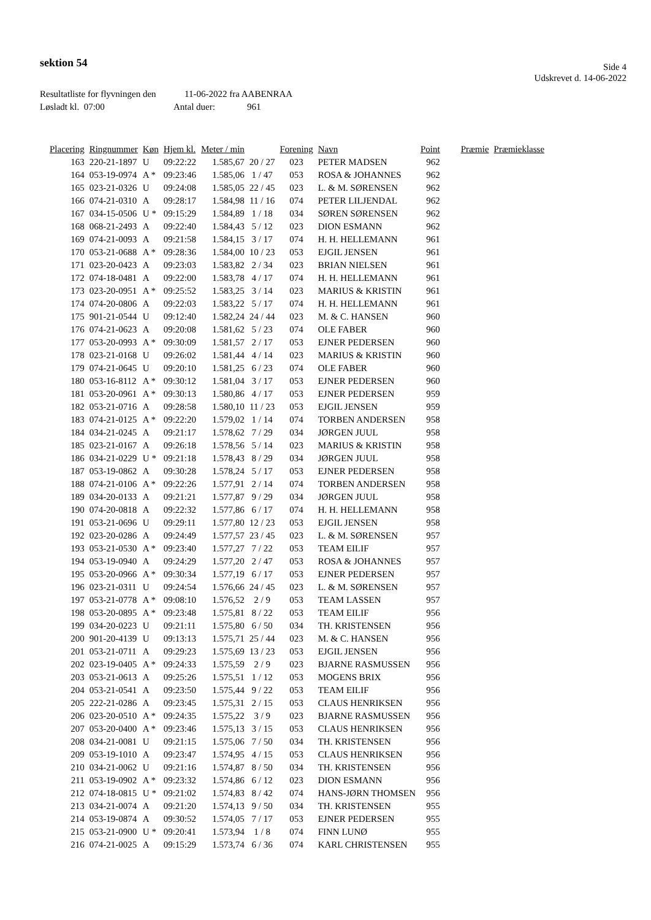sektion 54
Side 4
Udskrevet d. 14-06-2022
Resultatliste for flyvningen den 11-06-2022 fra AABENRAA
Løsladt kl. 07:00 Antal duer: 961
| Placering | Ringnummer | Køn | Hjem kl. | Meter / min | | Forening | Navn | Point | Præmie | Præmieklasse |
| --- | --- | --- | --- | --- | --- | --- | --- | --- | --- | --- |
| 163 | 220-21-1897 | U | 09:22:22 | 1.585,67 | 20 / 27 | 023 | PETER MADSEN | 962 | | |
| 164 | 053-19-0974 | A * | 09:23:46 | 1.585,06 | 1 / 47 | 053 | ROSA & JOHANNES | 962 | | |
| 165 | 023-21-0326 | U | 09:24:08 | 1.585,05 | 22 / 45 | 023 | L. & M. SØRENSEN | 962 | | |
| 166 | 074-21-0310 | A | 09:28:17 | 1.584,98 | 11 / 16 | 074 | PETER LILJENDAL | 962 | | |
| 167 | 034-15-0506 | U * | 09:15:29 | 1.584,89 | 1 / 18 | 034 | SØREN SØRENSEN | 962 | | |
| 168 | 068-21-2493 | A | 09:22:40 | 1.584,43 | 5 / 12 | 023 | DION ESMANN | 962 | | |
| 169 | 074-21-0093 | A | 09:21:58 | 1.584,15 | 3 / 17 | 074 | H. H. HELLEMANN | 961 | | |
| 170 | 053-21-0688 | A * | 09:28:36 | 1.584,00 | 10 / 23 | 053 | EJGIL JENSEN | 961 | | |
| 171 | 023-20-0423 | A | 09:23:03 | 1.583,82 | 2 / 34 | 023 | BRIAN NIELSEN | 961 | | |
| 172 | 074-18-0481 | A | 09:22:00 | 1.583,78 | 4 / 17 | 074 | H. H. HELLEMANN | 961 | | |
| 173 | 023-20-0951 | A * | 09:25:52 | 1.583,25 | 3 / 14 | 023 | MARIUS & KRISTIN | 961 | | |
| 174 | 074-20-0806 | A | 09:22:03 | 1.583,22 | 5 / 17 | 074 | H. H. HELLEMANN | 961 | | |
| 175 | 901-21-0544 | U | 09:12:40 | 1.582,24 | 24 / 44 | 023 | M. & C. HANSEN | 960 | | |
| 176 | 074-21-0623 | A | 09:20:08 | 1.581,62 | 5 / 23 | 074 | OLE FABER | 960 | | |
| 177 | 053-20-0993 | A * | 09:30:09 | 1.581,57 | 2 / 17 | 053 | EJNER PEDERSEN | 960 | | |
| 178 | 023-21-0168 | U | 09:26:02 | 1.581,44 | 4 / 14 | 023 | MARIUS & KRISTIN | 960 | | |
| 179 | 074-21-0645 | U | 09:20:10 | 1.581,25 | 6 / 23 | 074 | OLE FABER | 960 | | |
| 180 | 053-16-8112 | A * | 09:30:12 | 1.581,04 | 3 / 17 | 053 | EJNER PEDERSEN | 960 | | |
| 181 | 053-20-0961 | A * | 09:30:13 | 1.580,86 | 4 / 17 | 053 | EJNER PEDERSEN | 959 | | |
| 182 | 053-21-0716 | A | 09:28:58 | 1.580,10 | 11 / 23 | 053 | EJGIL JENSEN | 959 | | |
| 183 | 074-21-0125 | A * | 09:22:20 | 1.579,02 | 1 / 14 | 074 | TORBEN ANDERSEN | 958 | | |
| 184 | 034-21-0245 | A | 09:21:17 | 1.578,62 | 7 / 29 | 034 | JØRGEN JUUL | 958 | | |
| 185 | 023-21-0167 | A | 09:26:18 | 1.578,56 | 5 / 14 | 023 | MARIUS & KRISTIN | 958 | | |
| 186 | 034-21-0229 | U * | 09:21:18 | 1.578,43 | 8 / 29 | 034 | JØRGEN JUUL | 958 | | |
| 187 | 053-19-0862 | A | 09:30:28 | 1.578,24 | 5 / 17 | 053 | EJNER PEDERSEN | 958 | | |
| 188 | 074-21-0106 | A * | 09:22:26 | 1.577,91 | 2 / 14 | 074 | TORBEN ANDERSEN | 958 | | |
| 189 | 034-20-0133 | A | 09:21:21 | 1.577,87 | 9 / 29 | 034 | JØRGEN JUUL | 958 | | |
| 190 | 074-20-0818 | A | 09:22:32 | 1.577,86 | 6 / 17 | 074 | H. H. HELLEMANN | 958 | | |
| 191 | 053-21-0696 | U | 09:29:11 | 1.577,80 | 12 / 23 | 053 | EJGIL JENSEN | 958 | | |
| 192 | 023-20-0286 | A | 09:24:49 | 1.577,57 | 23 / 45 | 023 | L. & M. SØRENSEN | 957 | | |
| 193 | 053-21-0530 | A * | 09:23:40 | 1.577,27 | 7 / 22 | 053 | TEAM EILIF | 957 | | |
| 194 | 053-19-0940 | A | 09:24:29 | 1.577,20 | 2 / 47 | 053 | ROSA & JOHANNES | 957 | | |
| 195 | 053-20-0966 | A * | 09:30:34 | 1.577,19 | 6 / 17 | 053 | EJNER PEDERSEN | 957 | | |
| 196 | 023-21-0311 | U | 09:24:54 | 1.576,66 | 24 / 45 | 023 | L. & M. SØRENSEN | 957 | | |
| 197 | 053-21-0778 | A * | 09:08:10 | 1.576,52 | 2 / 9 | 053 | TEAM LASSEN | 957 | | |
| 198 | 053-20-0895 | A * | 09:23:48 | 1.575,81 | 8 / 22 | 053 | TEAM EILIF | 956 | | |
| 199 | 034-20-0223 | U | 09:21:11 | 1.575,80 | 6 / 50 | 034 | TH. KRISTENSEN | 956 | | |
| 200 | 901-20-4139 | U | 09:13:13 | 1.575,71 | 25 / 44 | 023 | M. & C. HANSEN | 956 | | |
| 201 | 053-21-0711 | A | 09:29:23 | 1.575,69 | 13 / 23 | 053 | EJGIL JENSEN | 956 | | |
| 202 | 023-19-0405 | A * | 09:24:33 | 1.575,59 | 2 / 9 | 023 | BJARNE RASMUSSEN | 956 | | |
| 203 | 053-21-0613 | A | 09:25:26 | 1.575,51 | 1 / 12 | 053 | MOGENS BRIX | 956 | | |
| 204 | 053-21-0541 | A | 09:23:50 | 1.575,44 | 9 / 22 | 053 | TEAM EILIF | 956 | | |
| 205 | 222-21-0286 | A | 09:23:45 | 1.575,31 | 2 / 15 | 053 | CLAUS HENRIKSEN | 956 | | |
| 206 | 023-20-0510 | A * | 09:24:35 | 1.575,22 | 3 / 9 | 023 | BJARNE RASMUSSEN | 956 | | |
| 207 | 053-20-0400 | A * | 09:23:46 | 1.575,13 | 3 / 15 | 053 | CLAUS HENRIKSEN | 956 | | |
| 208 | 034-21-0081 | U | 09:21:15 | 1.575,06 | 7 / 50 | 034 | TH. KRISTENSEN | 956 | | |
| 209 | 053-19-1010 | A | 09:23:47 | 1.574,95 | 4 / 15 | 053 | CLAUS HENRIKSEN | 956 | | |
| 210 | 034-21-0062 | U | 09:21:16 | 1.574,87 | 8 / 50 | 034 | TH. KRISTENSEN | 956 | | |
| 211 | 053-19-0902 | A * | 09:23:32 | 1.574,86 | 6 / 12 | 023 | DION ESMANN | 956 | | |
| 212 | 074-18-0815 | U * | 09:21:02 | 1.574,83 | 8 / 42 | 074 | HANS-JØRN THOMSEN | 956 | | |
| 213 | 034-21-0074 | A | 09:21:20 | 1.574,13 | 9 / 50 | 034 | TH. KRISTENSEN | 955 | | |
| 214 | 053-19-0874 | A | 09:30:52 | 1.574,05 | 7 / 17 | 053 | EJNER PEDERSEN | 955 | | |
| 215 | 053-21-0900 | U * | 09:20:41 | 1.573,94 | 1 / 8 | 074 | FINN LUNØ | 955 | | |
| 216 | 074-21-0025 | A | 09:15:29 | 1.573,74 | 6 / 36 | 074 | KARL CHRISTENSEN | 955 | | |